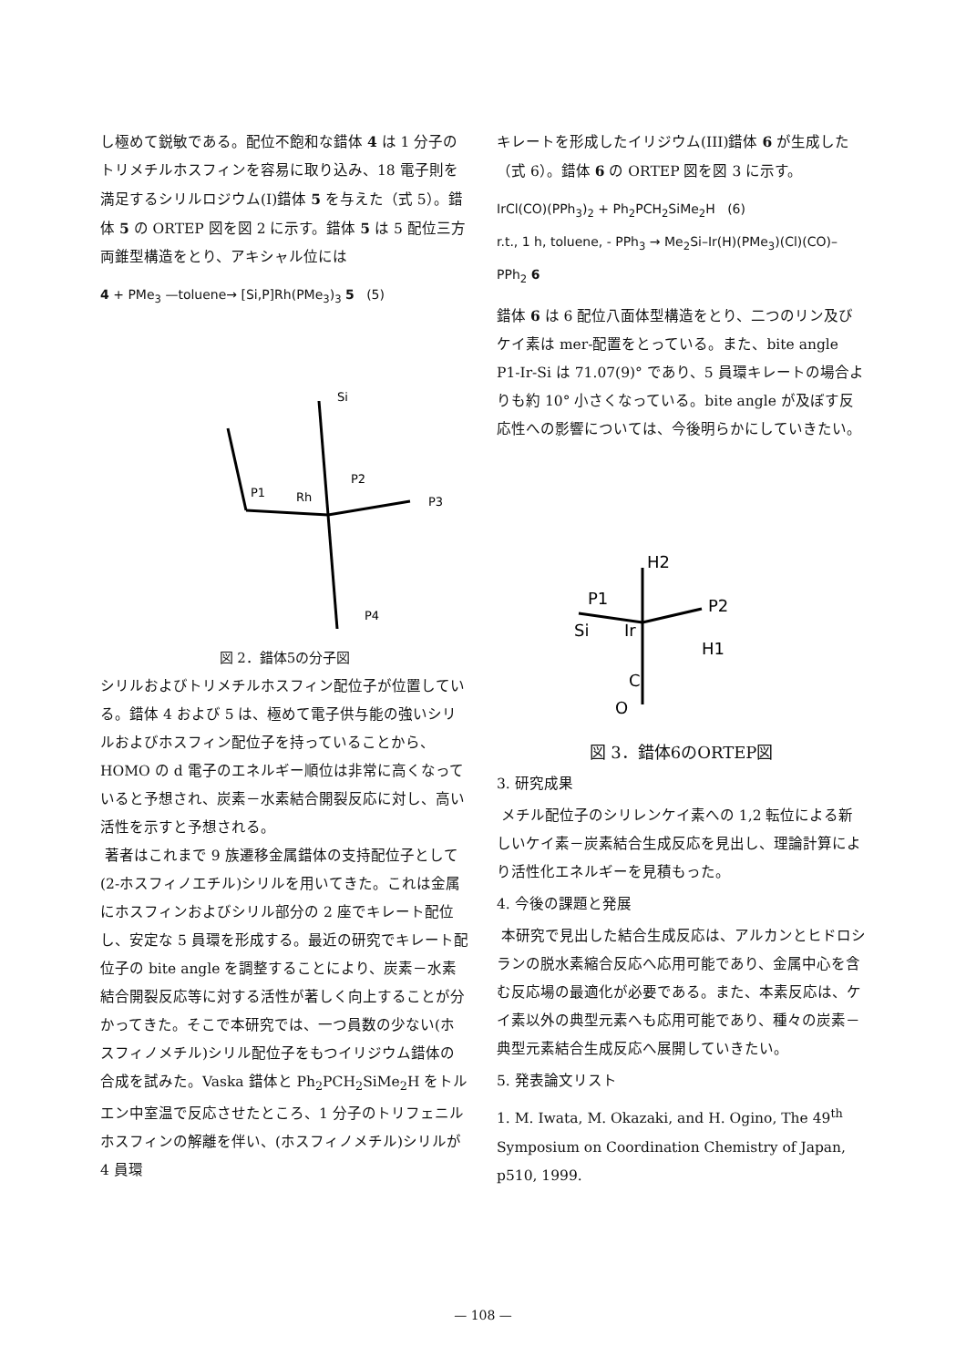し極めて鋭敏である。配位不飽和な錯体 4 は 1 分子のトリメチルホスフィンを容易に取り込み、18 電子則を満足するシリルロジウム(I)錯体 5 を与えた（式 5）。錯体 5 の ORTEP 図を図 2 に示す。錯体 5 は 5 配位三方両錐型構造をとり、アキシャル位には
4 + PMe<sub>3</sub> —toluene→ [Si,P]Rh(PMe<sub>3</sub>)<sub>3</sub> 5 (5)
P1
Rh
P2
P3
P4
Si
図 2．錯体5の分子図
シリルおよびトリメチルホスフィン配位子が位置している。錯体 4 および 5 は、極めて電子供与能の強いシリルおよびホスフィン配位子を持っていることから、HOMO の d 電子のエネルギー順位は非常に高くなっていると予想され、炭素－水素結合開裂反応に対し、高い活性を示すと予想される。
著者はこれまで 9 族遷移金属錯体の支持配位子として(2-ホスフィノエチル)シリルを用いてきた。これは金属にホスフィンおよびシリル部分の 2 座でキレート配位し、安定な 5 員環を形成する。最近の研究でキレート配位子の bite angle を調整することにより、炭素－水素結合開裂反応等に対する活性が著しく向上することが分かってきた。そこで本研究では、一つ員数の少ない(ホスフィノメチル)シリル配位子をもつイリジウム錯体の合成を試みた。Vaska 錯体と Ph<sub>2</sub>PCH<sub>2</sub>SiMe<sub>2</sub>H をトルエン中室温で反応させたところ、1 分子のトリフェニルホスフィンの解離を伴い、(ホスフィノメチル)シリルが 4 員環
キレートを形成したイリジウム(III)錯体 6 が生成した（式 6）。錯体 6 の ORTEP 図を図 3 に示す。
IrCl(CO)(PPh<sub>3</sub>)<sub>2</sub> + Ph<sub>2</sub>PCH<sub>2</sub>SiMe<sub>2</sub>H (6)
r.t., 1 h, toluene, - PPh<sub>3</sub> → Me<sub>2</sub>Si–Ir(H)(PMe<sub>3</sub>)(Cl)(CO)–PPh<sub>2</sub> 6
錯体 6 は 6 配位八面体型構造をとり、二つのリン及びケイ素は mer-配置をとっている。また、bite angle P1-Ir-Si は 71.07(9)° であり、5 員環キレートの場合よりも約 10° 小さくなっている。bite angle が及ぼす反応性への影響については、今後明らかにしていきたい。
H2
P1
P2
Si
Ir
H1
C
O
図 3．錯体6のORTEP図
3. 研究成果
メチル配位子のシリレンケイ素への 1,2 転位による新しいケイ素－炭素結合生成反応を見出し、理論計算により活性化エネルギーを見積もった。
4. 今後の課題と発展
本研究で見出した結合生成反応は、アルカンとヒドロシランの脱水素縮合反応へ応用可能であり、金属中心を含む反応場の最適化が必要である。また、本素反応は、ケイ素以外の典型元素へも応用可能であり、種々の炭素－典型元素結合生成反応へ展開していきたい。
5. 発表論文リスト
1. M. Iwata, M. Okazaki, and H. Ogino, The 49<sup>th</sup> Symposium on Coordination Chemistry of Japan, p510, 1999.
— 108 —